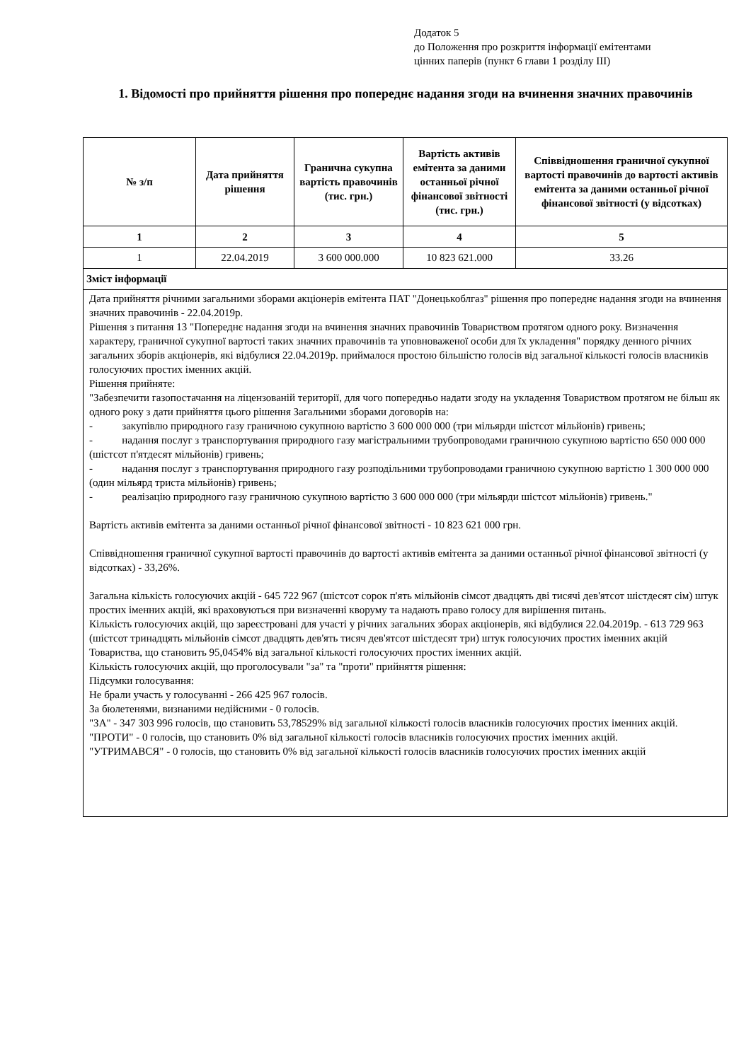Додаток 5
до Положення про розкриття інформації емітентами
цінних паперів (пункт 6 глави 1 розділу III)
1. Відомості про прийняття рішення про попереднє надання згоди на вчинення значних правочинів
| № з/п | Дата прийняття рішення | Гранична сукупна вартість правочинів (тис. грн.) | Вартість активів емітента за даними останньої річної фінансової звітності (тис. грн.) | Співвідношення граничної сукупної вартості правочинів до вартості активів емітента за даними останньої річної фінансової звітності (у відсотках) |
| --- | --- | --- | --- | --- |
| 1 | 2 | 3 | 4 | 5 |
| 1 | 22.04.2019 | 3 600 000.000 | 10 823 621.000 | 33.26 |
| Зміст інформації | | | | |
| Дата прийняття річними загальними зборами акціонерів емітента ПАТ "Донецькоблгаз" рішення про попереднє надання згоди на вчинення значних правочинів - 22.04.2019р. Рішення з питання 13 "Попереднє надання згоди на вчинення значних правочинів Товариством протягом одного року. Визначення характеру, граничної сукупної вартості таких значних правочинів та уповноваженої особи для їх укладення" порядку денного річних загальних зборів акціонерів, які відбулися 22.04.2019р. приймалося простою більшістю голосів від загальної кількості голосів власників голосуючих простих іменних акцій. Рішення прийняте: "Забезпечити газопостачання на ліцензованій території, для чого попередньо надати згоду на укладення Товариством протягом не більш як одного року з дати прийняття цього рішення Загальними зборами договорів на: - закупівлю природного газу граничною сукупною вартістю 3 600 000 000 (три мільярди шістсот мільйонів) гривень; - надання послуг з транспортування природного газу магістральними трубопроводами граничною сукупною вартістю 650 000 000 (шістсот п'ятдесят мільйонів) гривень; - надання послуг з транспортування природного газу розподільними трубопроводами граничною сукупною вартістю 1 300 000 000 (один мільярд триста мільйонів) гривень; - реалізацію природного газу граничною сукупною вартістю 3 600 000 000 (три мільярди шістсот мільйонів) гривень." Вартість активів емітента за даними останньої річної фінансової звітності - 10 823 621 000 грн. Співвідношення граничної сукупної вартості правочинів до вартості активів емітента за даними останньої річної фінансової звітності (у відсотках) - 33,26%. Загальна кількість голосуючих акцій - 645 722 967 (шістсот сорок п'ять мільйонів сімсот двадцять дві тисячі дев'ятсот шістдесят сім) штук простих іменних акцій, які враховуються при визначенні кворуму та надають право голосу для вирішення питань. Кількість голосуючих акцій, що зареєстровані для участі у річних загальних зборах акціонерів, які відбулися 22.04.2019р. - 613 729 963 (шістсот тринадцять мільйонів сімсот двадцять дев'ять тисяч дев'ятсот шістдесят три) штук голосуючих простих іменних акцій Товариства, що становить 95,0454% від загальної кількості голосуючих простих іменних акцій. Кількість голосуючих акцій, що проголосували "за" та "проти" прийняття рішення: Підсумки голосування: Не брали участь у голосуванні - 266 425 967 голосів. За бюлетенями, визнаними недійсними - 0 голосів. "ЗА" - 347 303 996 голосів, що становить 53,78529% від загальної кількості голосів власників голосуючих простих іменних акцій. "ПРОТИ" - 0 голосів, що становить 0% від загальної кількості голосів власників голосуючих простих іменних акцій. "УТРИМАВСЯ" - 0 голосів, що становить 0% від загальної кількості голосів власників голосуючих простих іменних акцій | | | | |